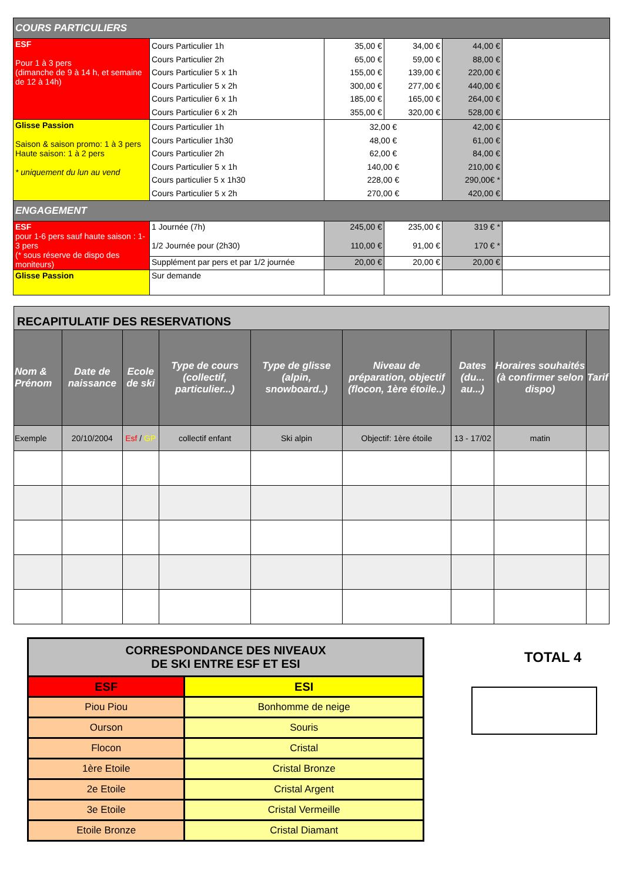| COURS PARTICULIERS | | | | | |
| ESF Pour 1 à 3 pers (dimanche de 9 à 14 h, et semaine de 12 à 14h) | Cours Particulier 1h Cours Particulier 2h Cours Particulier 5 x 1h Cours Particulier 5 x 2h Cours Particulier 6 x 1h Cours Particulier 6 x 2h | 35,00 € 65,00 € 155,00 € 300,00 € 185,00 € 355,00 € | 34,00 € 59,00 € 139,00 € 277,00 € 165,00 € 320,00 € | 44,00 € 88,00 € 220,00 € 440,00 € 264,00 € 528,00 € | |
| Glisse Passion Saison & saison promo: 1 à 3 pers Haute saison: 1 à 2 pers * uniquement du lun au vend | Cours Particulier 1h Cours Particulier 1h30 Cours Particulier 2h Cours Particulier 5 x 1h Cours particulier 5 x 1h30 Cours Particulier 5 x 2h | 32,00 € 48,00 € 62,00 € 140,00 € 228,00 € 270,00 € | | 42,00 € 61,00 € 84,00 € 210,00 € 290,00€ * 420,00 € | |
| ENGAGEMENT | | | | | |
| ESF pour 1-6 pers sauf haute saison : 1-3 pers (* sous réserve de dispo des moniteurs) | 1 Journée (7h) 1/2 Journée pour (2h30) | 245,00 € 110,00 € | 235,00 € 91,00 € | 319 € * 170 € * | |
| | Supplément par pers et par 1/2 journée | 20,00 € | 20,00 € | 20,00 € | |
| Glisse Passion | Sur demande | | | | |
| RECAPITULATIF DES RESERVATIONS | | | | | | | | |
| Nom & Prénom | Date de naissance | Ecole de ski | Type de cours (collectif, particulier...) | Type de glisse (alpin, snowboard..) | Niveau de préparation, objectif (flocon, 1ère étoile..) | Dates (du... au...) | Horaires souhaités (à confirmer selon dispo) | Tarif |
| Exemple | 20/10/2004 | Esf / GP | collectif enfant | Ski alpin | Objectif: 1ère étoile | 13 - 17/02 | matin | |
| CORRESPONDANCE DES NIVEAUX DE SKI ENTRE ESF ET ESI | |
| ESF | ESI |
| Piou Piou | Bonhomme de neige |
| Ourson | Souris |
| Flocon | Cristal |
| 1ère Etoile | Cristal Bronze |
| 2e Etoile | Cristal Argent |
| 3e Etoile | Cristal Vermeille |
| Etoile Bronze | Cristal Diamant |
TOTAL 4